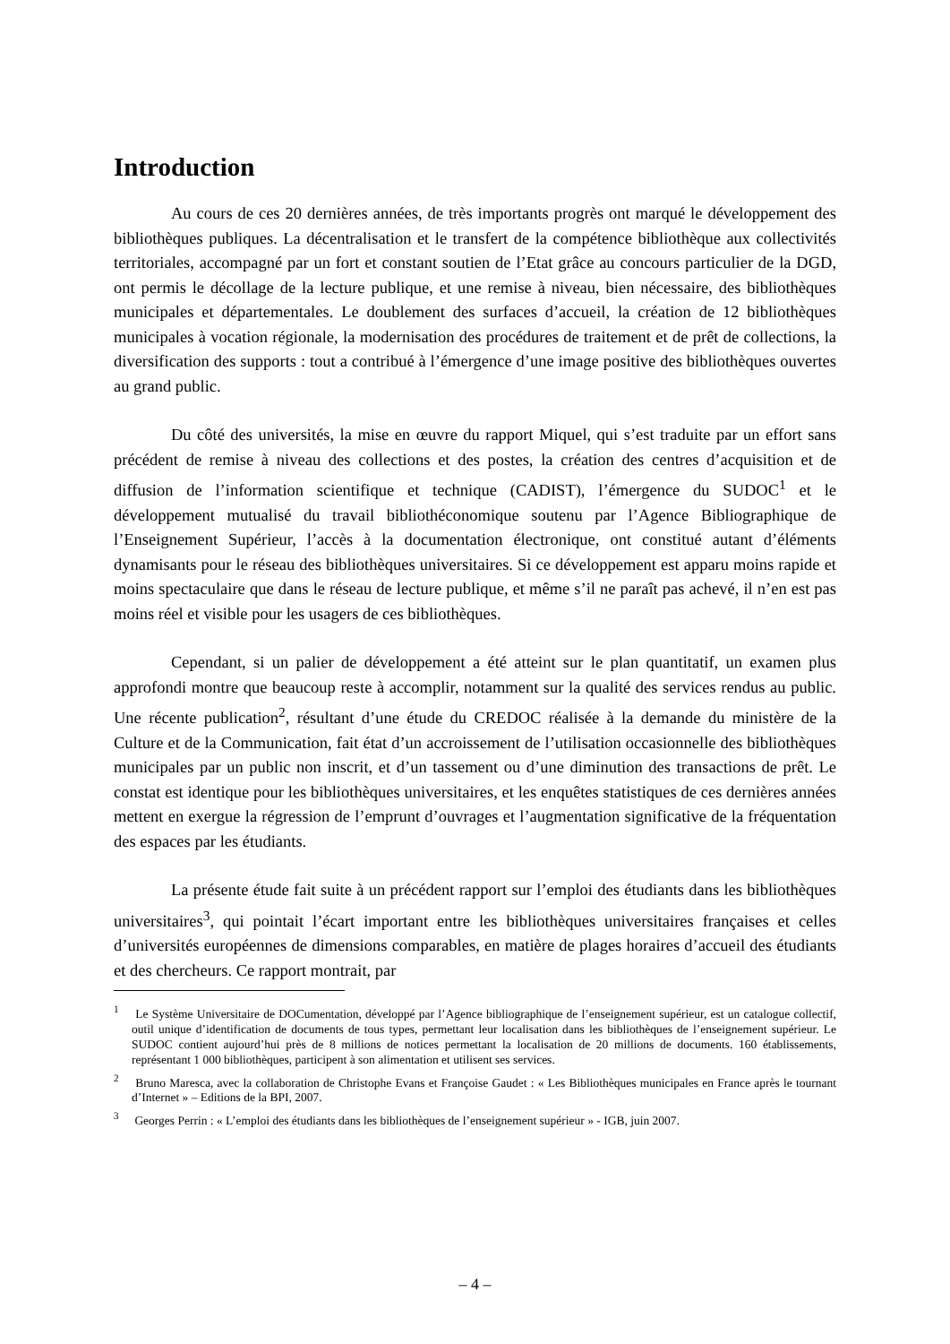Introduction
Au cours de ces 20 dernières années, de très importants progrès ont marqué le développement des bibliothèques publiques. La décentralisation et le transfert de la compétence bibliothèque aux collectivités territoriales, accompagné par un fort et constant soutien de l’Etat grâce au concours particulier de la DGD, ont permis le décollage de la lecture publique, et une remise à niveau, bien nécessaire, des bibliothèques municipales et départementales. Le doublement des surfaces d’accueil, la création de 12 bibliothèques municipales à vocation régionale, la modernisation des procédures de traitement et de prêt de collections, la diversification des supports : tout a contribué à l’émergence d’une image positive des bibliothèques ouvertes au grand public.
Du côté des universités, la mise en œuvre du rapport Miquel, qui s’est traduite par un effort sans précédent de remise à niveau des collections et des postes, la création des centres d’acquisition et de diffusion de l’information scientifique et technique (CADIST), l’émergence du SUDOC<sup>1</sup> et le développement mutualisé du travail bibliothéconomique soutenu par l’Agence Bibliographique de l’Enseignement Supérieur, l’accès à la documentation électronique, ont constitué autant d’éléments dynamisants pour le réseau des bibliothèques universitaires. Si ce développement est apparu moins rapide et moins spectaculaire que dans le réseau de lecture publique, et même s’il ne paraît pas achevé, il n’en est pas moins réel et visible pour les usagers de ces bibliothèques.
Cependant, si un palier de développement a été atteint sur le plan quantitatif, un examen plus approfondi montre que beaucoup reste à accomplir, notamment sur la qualité des services rendus au public. Une récente publication<sup>2</sup>, résultant d’une étude du CREDOC réalisée à la demande du ministère de la Culture et de la Communication, fait état d’un accroissement de l’utilisation occasionnelle des bibliothèques municipales par un public non inscrit, et d’un tassement ou d’une diminution des transactions de prêt. Le constat est identique pour les bibliothèques universitaires, et les enquêtes statistiques de ces dernières années mettent en exergue la régression de l’emprunt d’ouvrages et l’augmentation significative de la fréquentation des espaces par les étudiants.
La présente étude fait suite à un précédent rapport sur l’emploi des étudiants dans les bibliothèques universitaires<sup>3</sup>, qui pointait l’écart important entre les bibliothèques universitaires françaises et celles d’universités européennes de dimensions comparables, en matière de plages horaires d’accueil des étudiants et des chercheurs. Ce rapport montrait, par
<sup>1</sup> Le Système Universitaire de DOCumentation, développé par l’Agence bibliographique de l’enseignement supérieur, est un catalogue collectif, outil unique d’identification de documents de tous types, permettant leur localisation dans les bibliothèques de l’enseignement supérieur. Le SUDOC contient aujourd’hui près de 8 millions de notices permettant la localisation de 20 millions de documents. 160 établissements, représentant 1 000 bibliothèques, participent à son alimentation et utilisent ses services.
<sup>2</sup> Bruno Maresca, avec la collaboration de Christophe Evans et Françoise Gaudet : « Les Bibliothèques municipales en France après le tournant d’Internet » – Editions de la BPI, 2007.
<sup>3</sup> Georges Perrin : « L’emploi des étudiants dans les bibliothèques de l’enseignement supérieur » - IGB, juin 2007.
– 4 –